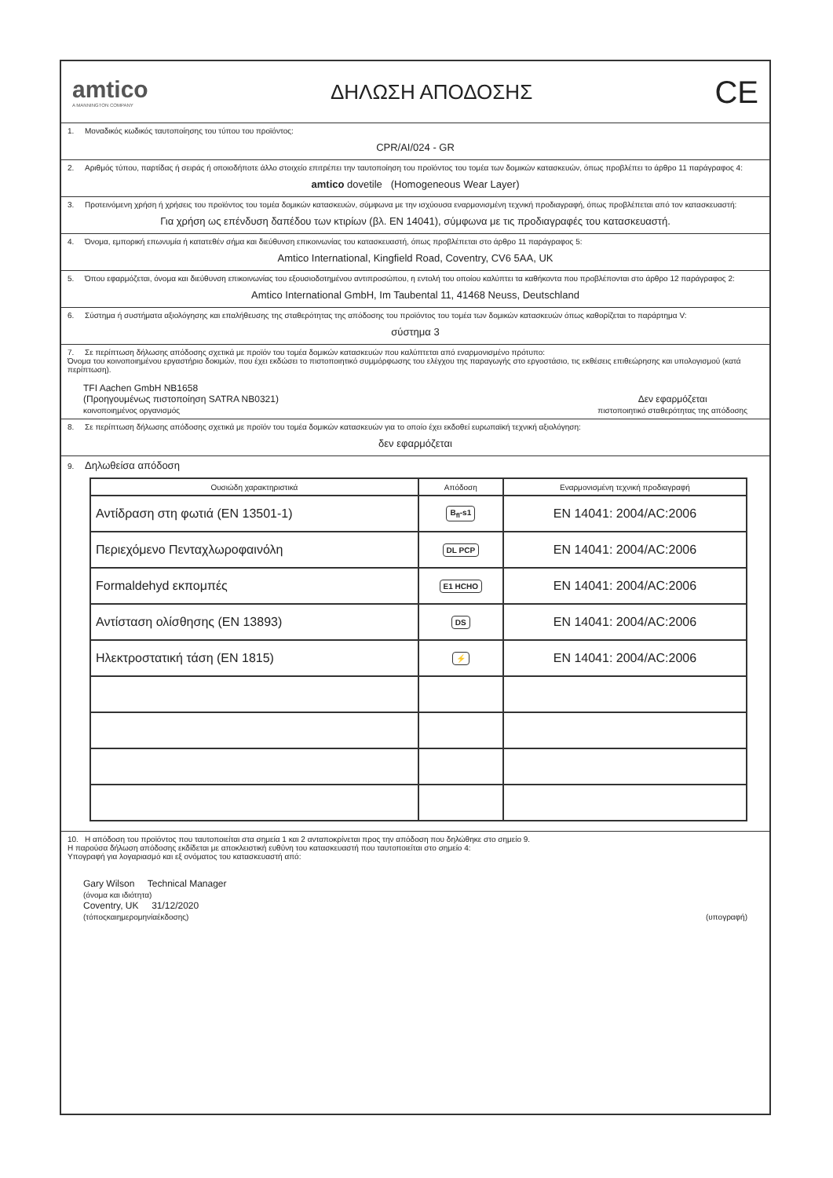amtico
A MANNINGTON COMPANY
ΔΗΛΩΣΗ ΑΠΟΔΟΣΗΣ
CE
1. Μοναδικός κωδικός ταυτοποίησης του τύπου του προϊόντος:
CPR/AI/024 - GR
2. Αριθμός τύπου, παρτίδας ή σειράς ή οποιοδήποτε άλλο στοιχείο επιτρέπει την ταυτοποίηση του προϊόντος του τομέα των δομικών κατασκευών, όπως προβλέπει το άρθρο 11 παράγραφος 4:
amtico dovetile (Homogeneous Wear Layer)
3. Προτεινόμενη χρήση ή χρήσεις του προϊόντος του τομέα δομικών κατασκευών, σύμφωνα με την ισχύουσα εναρμονισμένη τεχνική προδιαγραφή, όπως προβλέπεται από τον κατασκευαστή:
Για χρήση ως επένδυση δαπέδου των κτιρίων (βλ. EN 14041), σύμφωνα με τις προδιαγραφές του κατασκευαστή.
4. Όνομα, εμπορική επωνυμία ή κατατεθέν σήμα και διεύθυνση επικοινωνίας του κατασκευαστή, όπως προβλέπεται στο άρθρο 11 παράγραφος 5:
Amtico International, Kingfield Road, Coventry, CV6 5AA, UK
5. Όπου εφαρμόζεται, όνομα και διεύθυνση επικοινωνίας του εξουσιοδοτημένου αντιπροσώπου, η εντολή του οποίου καλύπτει τα καθήκοντα που προβλέπονται στο άρθρο 12 παράγραφος 2:
Amtico International GmbH, Im Taubental 11, 41468 Neuss, Deutschland
6. Σύστημα ή συστήματα αξιολόγησης και επαλήθευσης της σταθερότητας της απόδοσης του προϊόντος του τομέα των δομικών κατασκευών όπως καθορίζεται το παράρτημα V:
σύστημα 3
7. Σε περίπτωση δήλωσης απόδοσης σχετικά με προϊόν του τομέα δομικών κατασκευών που καλύπτεται από εναρμονισμένο πρότυπο:
Όνομα του κοινοποιημένου εργαστήριο δοκιμών, που έχει εκδώσει το πιστοποιητικό συμμόρφωσης του ελέγχου της παραγωγής στο εργοστάσιο, τις εκθέσεις επιθεώρησης και υπολογισμού (κατά περίπτωση).
TFI Aachen GmbH NB1658
(Προηγουμένως πιστοποίηση SATRA NB0321)
κοινοποιημένος οργανισμός
Δεν εφαρμόζεται
πιστοποιητικό σταθερότητας της απόδοσης
8. Σε περίπτωση δήλωσης απόδοσης σχετικά με προϊόν του τομέα δομικών κατασκευών για το οποίο έχει εκδοθεί ευρωπαϊκή τεχνική αξιολόγηση:
δεν εφαρμόζεται
9. Δηλωθείσα απόδοση
| Ουσιώδη χαρακτηριστικά | Απόδοση | Εναρμονισμένη τεχνική προδιαγραφή |
| --- | --- | --- |
| Αντίδραση στη φωτιά (EN 13501-1) | B<sub>fl</sub>-s1 | EN 14041: 2004/AC:2006 |
| Περιεχόμενο Πενταχλωροφαινόλη | DL PCP | EN 14041: 2004/AC:2006 |
| Formaldehyd εκπομπές | E1 HCHO | EN 14041: 2004/AC:2006 |
| Αντίσταση ολίσθησης (EN 13893) | DS | EN 14041: 2004/AC:2006 |
| Ηλεκτροστατική τάση (EN 1815) | ⚡ | EN 14041: 2004/AC:2006 |
10. Η απόδοση του προϊόντος που ταυτοποιείται στα σημεία 1 και 2 ανταποκρίνεται προς την απόδοση που δηλώθηκε στο σημείο 9.
Η παρούσα δήλωση απόδοσης εκδίδεται με αποκλειστική ευθύνη του κατασκευαστή που ταυτοποιείται στο σημείο 4:
Υπογραφή για λογαριασμό και εξ ονόματος του κατασκευαστή από:
Gary Wilson Technical Manager
(όνομα και ιδιότητα)
Coventry, UK 31/12/2020
(τόποςκαιημερομηνίαέκδοσης)
(υπογραφή)